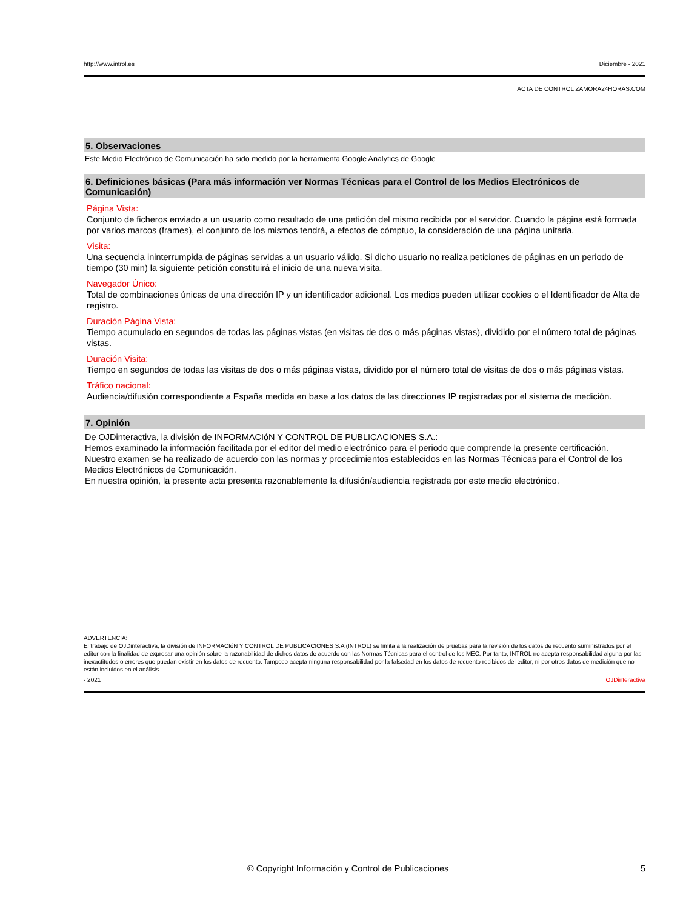http://www.introl.es Diciembre - 2021
ACTA DE CONTROL ZAMORA24HORAS.COM
5. Observaciones
Este Medio Electrónico de Comunicación ha sido medido por la herramienta Google Analytics de Google
6. Definiciones básicas (Para más información ver Normas Técnicas para el Control de los Medios Electrónicos de Comunicación)
Página Vista:
Conjunto de ficheros enviado a un usuario como resultado de una petición del mismo recibida por el servidor. Cuando la página está formada por varios marcos (frames), el conjunto de los mismos tendrá, a efectos de cómptuo, la consideración de una página unitaria.
Visita:
Una secuencia ininterrumpida de páginas servidas a un usuario válido. Si dicho usuario no realiza peticiones de páginas en un periodo de tiempo (30 min) la siguiente petición constituirá el inicio de una nueva visita.
Navegador Único:
Total de combinaciones únicas de una dirección IP y un identificador adicional. Los medios pueden utilizar cookies o el Identificador de Alta de registro.
Duración Página Vista:
Tiempo acumulado en segundos de todas las páginas vistas (en visitas de dos o más páginas vistas), dividido por el número total de páginas vistas.
Duración Visita:
Tiempo en segundos de todas las visitas de dos o más páginas vistas, dividido por el número total de visitas de dos o más páginas vistas.
Tráfico nacional:
Audiencia/difusión correspondiente a España medida en base a los datos de las direcciones IP registradas por el sistema de medición.
7. Opinión
De OJDinteractiva, la división de INFORMACIóN Y CONTROL DE PUBLICACIONES S.A.:
Hemos examinado la información facilitada por el editor del medio electrónico para el periodo que comprende la presente certificación.
Nuestro examen se ha realizado de acuerdo con las normas y procedimientos establecidos en las Normas Técnicas para el Control de los Medios Electrónicos de Comunicación.
En nuestra opinión, la presente acta presenta razonablemente la difusión/audiencia registrada por este medio electrónico.
ADVERTENCIA:
El trabajo de OJDinteractiva, la división de INFORMACIóN Y CONTROL DE PUBLICACIONES S.A (INTROL) se limita a la realización de pruebas para la revisión de los datos de recuento suministrados por el editor con la finalidad de expresar una opinión sobre la razonabilidad de dichos datos de acuerdo con las Normas Técnicas para el control de los MEC. Por tanto, INTROL no acepta responsabilidad alguna por las inexactitudes o errores que puedan existir en los datos de recuento. Tampoco acepta ninguna responsabilidad por la falsedad en los datos de recuento recibidos del editor, ni por otros datos de medición que no están incluidos en el análisis.
- 2021 OJDinteractiva
© Copyright Información y Control de Publicaciones 5